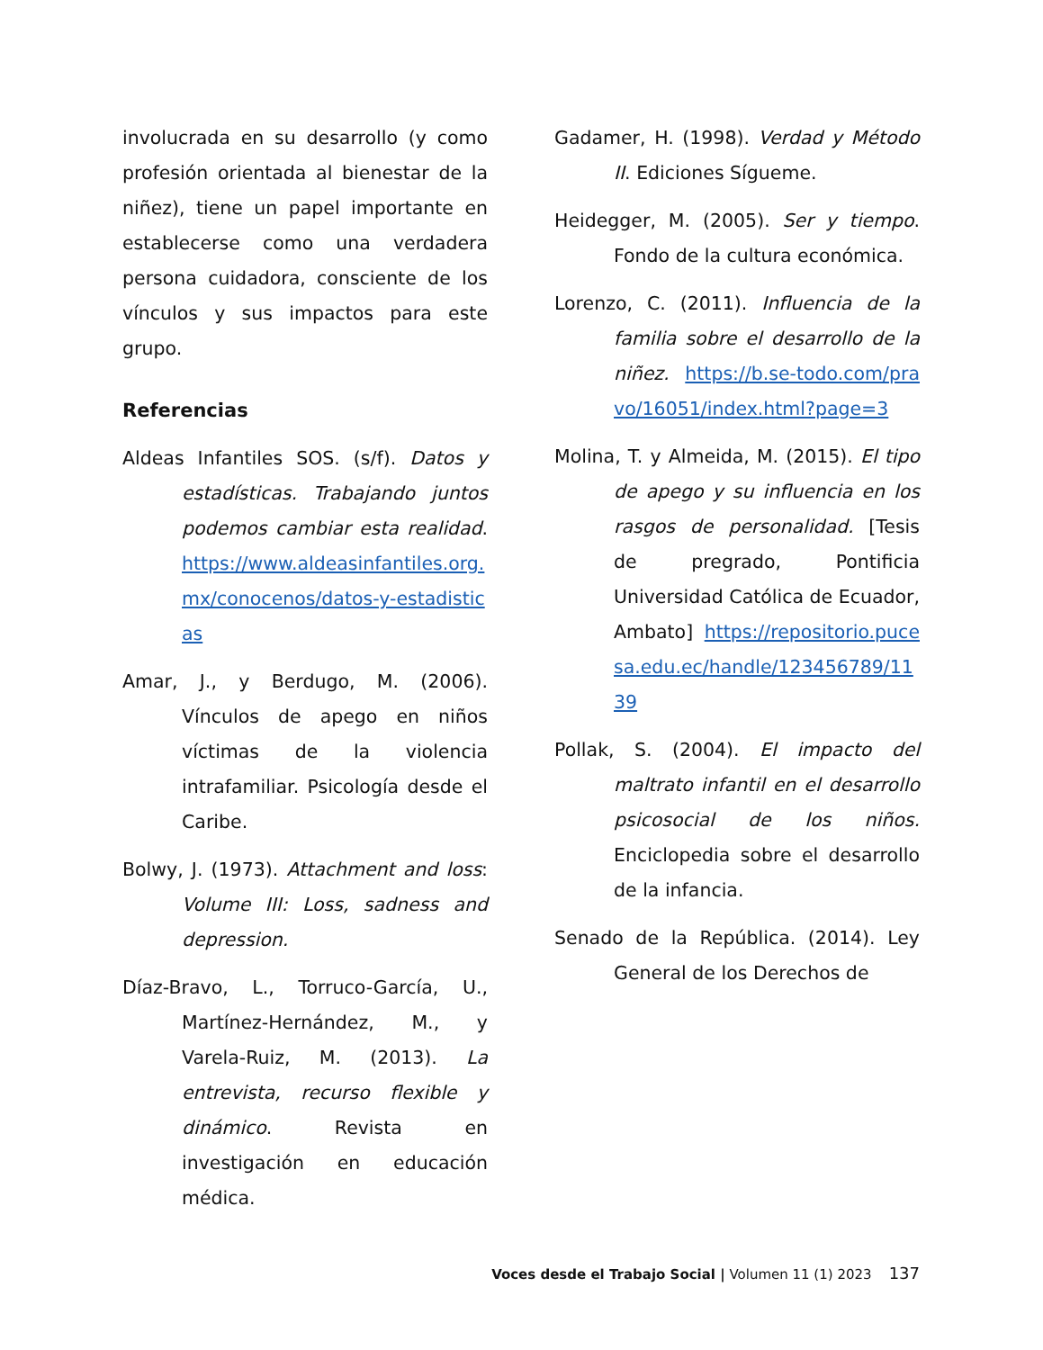involucrada en su desarrollo (y como profesión orientada al bienestar de la niñez), tiene un papel importante en establecerse como una verdadera persona cuidadora, consciente de los vínculos y sus impactos para este grupo.
Referencias
Aldeas Infantiles SOS. (s/f). Datos y estadísticas. Trabajando juntos podemos cambiar esta realidad. https://www.aldeasinfantiles.org.mx/conocenos/datos-y-estadisticas
Amar, J., y Berdugo, M. (2006). Vínculos de apego en niños víctimas de la violencia intrafamiliar. Psicología desde el Caribe.
Bolwy, J. (1973). Attachment and loss: Volume III: Loss, sadness and depression.
Díaz-Bravo, L., Torruco-García, U., Martínez-Hernández, M., y Varela-Ruiz, M. (2013). La entrevista, recurso flexible y dinámico. Revista en investigación en educación médica.
Gadamer, H. (1998). Verdad y Método II. Ediciones Sígueme.
Heidegger, M. (2005). Ser y tiempo. Fondo de la cultura económica.
Lorenzo, C. (2011). Influencia de la familia sobre el desarrollo de la niñez. https://b.se-todo.com/pravo/16051/index.html?page=3
Molina, T. y Almeida, M. (2015). El tipo de apego y su influencia en los rasgos de personalidad. [Tesis de pregrado, Pontificia Universidad Católica de Ecuador, Ambato] https://repositorio.pucesa.edu.ec/handle/123456789/1139
Pollak, S. (2004). El impacto del maltrato infantil en el desarrollo psicosocial de los niños. Enciclopedia sobre el desarrollo de la infancia.
Senado de la República. (2014). Ley General de los Derechos de
Voces desde el Trabajo Social | Volumen 11 (1) 2023 137